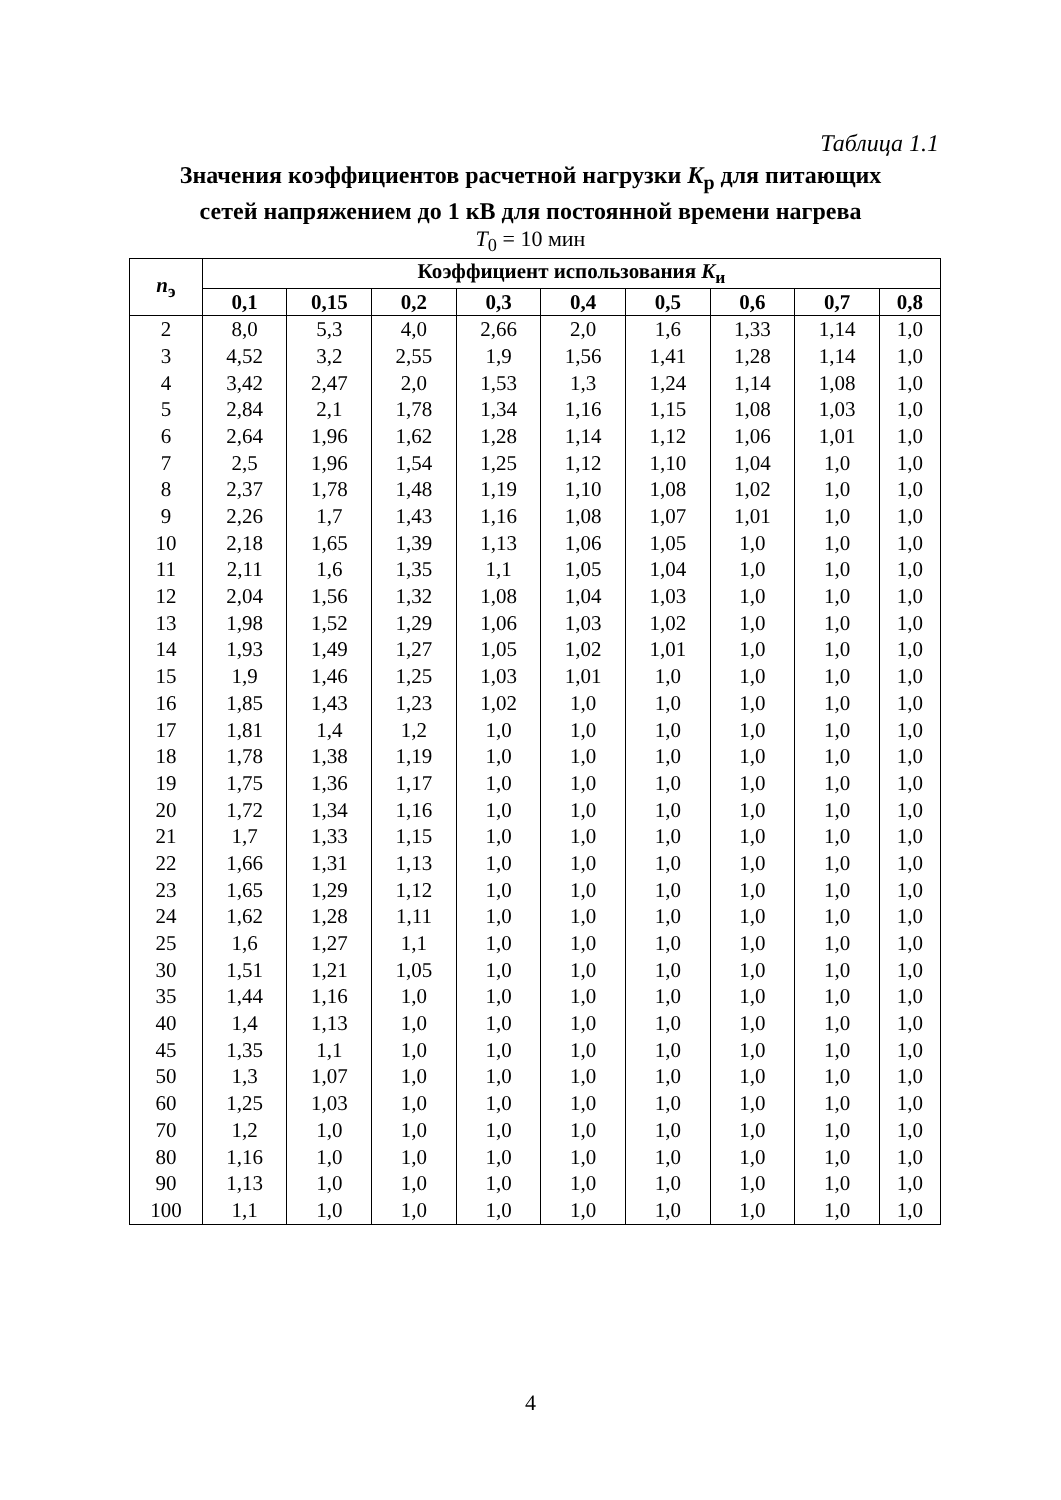Таблица 1.1
Значения коэффициентов расчетной нагрузки K<sub>р</sub> для питающих
сетей напряжением до 1 кВ для постоянной времени нагрева
T<sub>0</sub> = 10 мин
| n<sub>э</sub> | Коэффициент использования K<sub>и</sub> | | | | | | | | |
| --- | --- | --- | --- | --- | --- | --- | --- | --- | --- |
| | 0,1 | 0,15 | 0,2 | 0,3 | 0,4 | 0,5 | 0,6 | 0,7 | 0,8 |
| 2 | 8,0 | 5,3 | 4,0 | 2,66 | 2,0 | 1,6 | 1,33 | 1,14 | 1,0 |
| 3 | 4,52 | 3,2 | 2,55 | 1,9 | 1,56 | 1,41 | 1,28 | 1,14 | 1,0 |
| 4 | 3,42 | 2,47 | 2,0 | 1,53 | 1,3 | 1,24 | 1,14 | 1,08 | 1,0 |
| 5 | 2,84 | 2,1 | 1,78 | 1,34 | 1,16 | 1,15 | 1,08 | 1,03 | 1,0 |
| 6 | 2,64 | 1,96 | 1,62 | 1,28 | 1,14 | 1,12 | 1,06 | 1,01 | 1,0 |
| 7 | 2,5 | 1,96 | 1,54 | 1,25 | 1,12 | 1,10 | 1,04 | 1,0 | 1,0 |
| 8 | 2,37 | 1,78 | 1,48 | 1,19 | 1,10 | 1,08 | 1,02 | 1,0 | 1,0 |
| 9 | 2,26 | 1,7 | 1,43 | 1,16 | 1,08 | 1,07 | 1,01 | 1,0 | 1,0 |
| 10 | 2,18 | 1,65 | 1,39 | 1,13 | 1,06 | 1,05 | 1,0 | 1,0 | 1,0 |
| 11 | 2,11 | 1,6 | 1,35 | 1,1 | 1,05 | 1,04 | 1,0 | 1,0 | 1,0 |
| 12 | 2,04 | 1,56 | 1,32 | 1,08 | 1,04 | 1,03 | 1,0 | 1,0 | 1,0 |
| 13 | 1,98 | 1,52 | 1,29 | 1,06 | 1,03 | 1,02 | 1,0 | 1,0 | 1,0 |
| 14 | 1,93 | 1,49 | 1,27 | 1,05 | 1,02 | 1,01 | 1,0 | 1,0 | 1,0 |
| 15 | 1,9 | 1,46 | 1,25 | 1,03 | 1,01 | 1,0 | 1,0 | 1,0 | 1,0 |
| 16 | 1,85 | 1,43 | 1,23 | 1,02 | 1,0 | 1,0 | 1,0 | 1,0 | 1,0 |
| 17 | 1,81 | 1,4 | 1,2 | 1,0 | 1,0 | 1,0 | 1,0 | 1,0 | 1,0 |
| 18 | 1,78 | 1,38 | 1,19 | 1,0 | 1,0 | 1,0 | 1,0 | 1,0 | 1,0 |
| 19 | 1,75 | 1,36 | 1,17 | 1,0 | 1,0 | 1,0 | 1,0 | 1,0 | 1,0 |
| 20 | 1,72 | 1,34 | 1,16 | 1,0 | 1,0 | 1,0 | 1,0 | 1,0 | 1,0 |
| 21 | 1,7 | 1,33 | 1,15 | 1,0 | 1,0 | 1,0 | 1,0 | 1,0 | 1,0 |
| 22 | 1,66 | 1,31 | 1,13 | 1,0 | 1,0 | 1,0 | 1,0 | 1,0 | 1,0 |
| 23 | 1,65 | 1,29 | 1,12 | 1,0 | 1,0 | 1,0 | 1,0 | 1,0 | 1,0 |
| 24 | 1,62 | 1,28 | 1,11 | 1,0 | 1,0 | 1,0 | 1,0 | 1,0 | 1,0 |
| 25 | 1,6 | 1,27 | 1,1 | 1,0 | 1,0 | 1,0 | 1,0 | 1,0 | 1,0 |
| 30 | 1,51 | 1,21 | 1,05 | 1,0 | 1,0 | 1,0 | 1,0 | 1,0 | 1,0 |
| 35 | 1,44 | 1,16 | 1,0 | 1,0 | 1,0 | 1,0 | 1,0 | 1,0 | 1,0 |
| 40 | 1,4 | 1,13 | 1,0 | 1,0 | 1,0 | 1,0 | 1,0 | 1,0 | 1,0 |
| 45 | 1,35 | 1,1 | 1,0 | 1,0 | 1,0 | 1,0 | 1,0 | 1,0 | 1,0 |
| 50 | 1,3 | 1,07 | 1,0 | 1,0 | 1,0 | 1,0 | 1,0 | 1,0 | 1,0 |
| 60 | 1,25 | 1,03 | 1,0 | 1,0 | 1,0 | 1,0 | 1,0 | 1,0 | 1,0 |
| 70 | 1,2 | 1,0 | 1,0 | 1,0 | 1,0 | 1,0 | 1,0 | 1,0 | 1,0 |
| 80 | 1,16 | 1,0 | 1,0 | 1,0 | 1,0 | 1,0 | 1,0 | 1,0 | 1,0 |
| 90 | 1,13 | 1,0 | 1,0 | 1,0 | 1,0 | 1,0 | 1,0 | 1,0 | 1,0 |
| 100 | 1,1 | 1,0 | 1,0 | 1,0 | 1,0 | 1,0 | 1,0 | 1,0 | 1,0 |
4